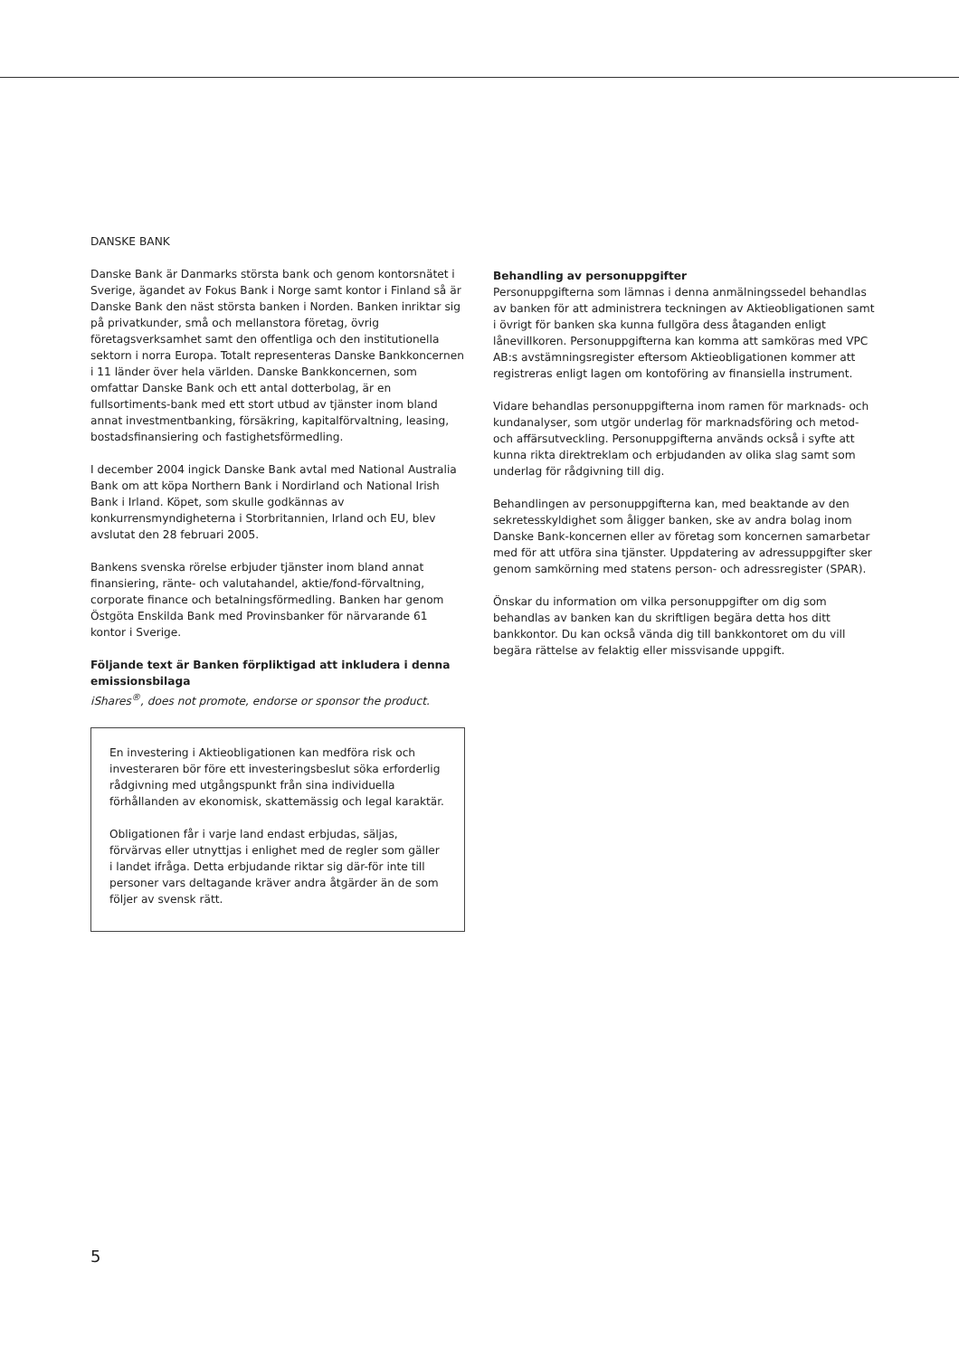DANSKE BANK
Danske Bank är Danmarks största bank och genom kontorsnätet i Sverige, ägandet av Fokus Bank i Norge samt kontor i Finland så är Danske Bank den näst största banken i Norden. Banken inriktar sig på privatkunder, små och mellanstora företag, övrig företagsverksamhet samt den offentliga och den institutionella sektorn i norra Europa. Totalt representeras Danske Bankkoncernen i 11 länder över hela världen. Danske Bankkoncernen, som omfattar Danske Bank och ett antal dotterbolag, är en fullsortiments-bank med ett stort utbud av tjänster inom bland annat investmentbanking, försäkring, kapitalförvaltning, leasing, bostadsfinansiering och fastighetsförmedling.
I december 2004 ingick Danske Bank avtal med National Australia Bank om att köpa Northern Bank i Nordirland och National Irish Bank i Irland. Köpet, som skulle godkännas av konkurrensmyndigheterna i Storbritannien, Irland och EU, blev avslutat den 28 februari 2005.
Bankens svenska rörelse erbjuder tjänster inom bland annat finansiering, ränte- och valutahandel, aktie/fond-förvaltning, corporate finance och betalningsförmedling. Banken har genom Östgöta Enskilda Bank med Provinsbanker för närvarande 61 kontor i Sverige.
Följande text är Banken förpliktigad att inkludera i denna emissionsbilaga
iShares<sup>®</sup>, does not promote, endorse or sponsor the product.
En investering i Aktieobligationen kan medföra risk och investeraren bör före ett investeringsbeslut söka erforderlig rådgivning med utgångspunkt från sina individuella förhållanden av ekonomisk, skattemässig och legal karaktär.
Obligationen får i varje land endast erbjudas, säljas, förvärvas eller utnyttjas i enlighet med de regler som gäller i landet ifråga. Detta erbjudande riktar sig där-för inte till personer vars deltagande kräver andra åtgärder än de som följer av svensk rätt.
Behandling av personuppgifter
Personuppgifterna som lämnas i denna anmälningssedel behandlas av banken för att administrera teckningen av Aktieobligationen samt i övrigt för banken ska kunna fullgöra dess åtaganden enligt lånevillkoren. Personuppgifterna kan komma att samköras med VPC AB:s avstämningsregister eftersom Aktieobligationen kommer att registreras enligt lagen om kontoföring av finansiella instrument.
Vidare behandlas personuppgifterna inom ramen för marknads- och kundanalyser, som utgör underlag för marknadsföring och metod- och affärsutveckling. Personuppgifterna används också i syfte att kunna rikta direktreklam och erbjudanden av olika slag samt som underlag för rådgivning till dig.
Behandlingen av personuppgifterna kan, med beaktande av den sekretesskyldighet som åligger banken, ske av andra bolag inom Danske Bank-koncernen eller av företag som koncernen samarbetar med för att utföra sina tjänster. Uppdatering av adressuppgifter sker genom samkörning med statens person- och adressregister (SPAR).
Önskar du information om vilka personuppgifter om dig som behandlas av banken kan du skriftligen begära detta hos ditt bankkontor. Du kan också vända dig till bankkontoret om du vill begära rättelse av felaktig eller missvisande uppgift.
5